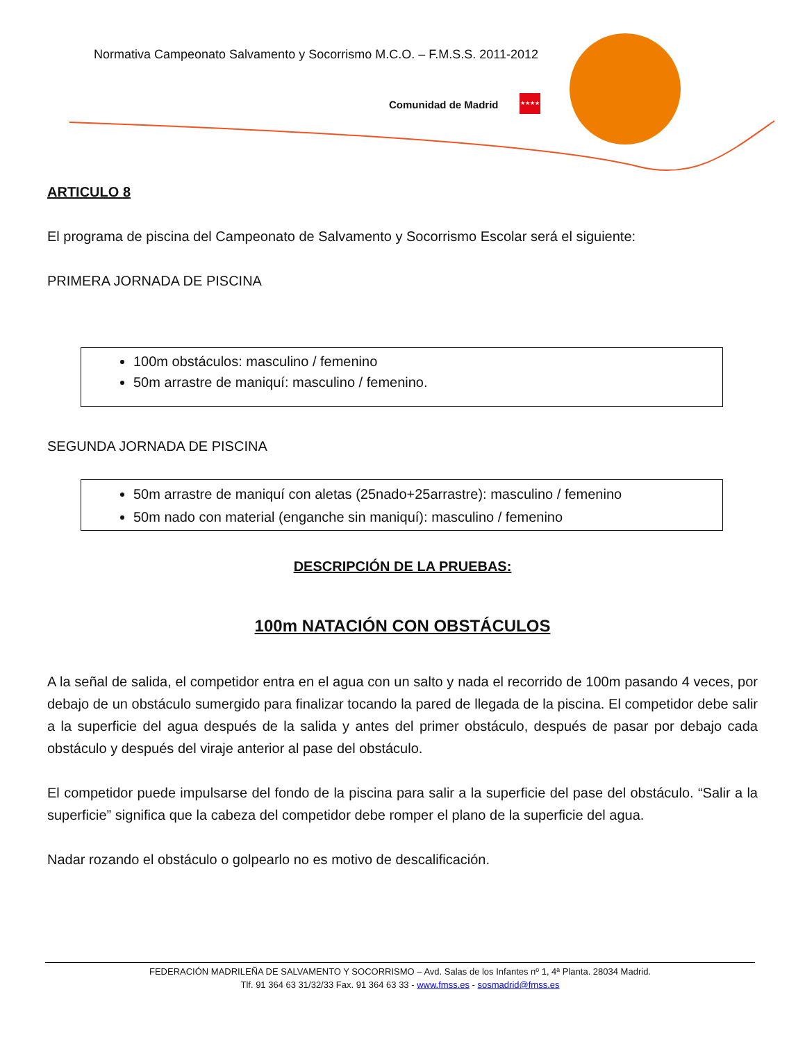Normativa Campeonato Salvamento y Socorrismo M.C.O. – F.M.S.S. 2011-2012
Comunidad de Madrid
★★★★
ARTICULO 8
El programa de piscina del Campeonato de Salvamento y Socorrismo Escolar será el siguiente:
PRIMERA JORNADA DE PISCINA
100m obstáculos: masculino / femenino
50m arrastre de maniquí: masculino / femenino.
SEGUNDA JORNADA DE PISCINA
50m arrastre de maniquí con aletas (25nado+25arrastre): masculino / femenino
50m nado con material (enganche sin maniquí): masculino / femenino
DESCRIPCIÓN DE LA PRUEBAS:
100m NATACIÓN CON OBSTÁCULOS
A la señal de salida, el competidor entra en el agua con un salto y nada el recorrido de 100m pasando 4 veces, por debajo de un obstáculo sumergido para finalizar tocando la pared de llegada de la piscina. El competidor debe salir a la superficie del agua después de la salida y antes del primer obstáculo, después de pasar por debajo cada obstáculo y después del viraje anterior al pase del obstáculo.
El competidor puede impulsarse del fondo de la piscina para salir a la superficie del pase del obstáculo. “Salir a la superficie” significa que la cabeza del competidor debe romper el plano de la superficie del agua.
Nadar rozando el obstáculo o golpearlo no es motivo de descalificación.
FEDERACIÓN MADRILEÑA DE SALVAMENTO Y SOCORRISMO – Avd. Salas de los Infantes nº 1, 4ª Planta. 28034 Madrid.
Tlf. 91 364 63 31/32/33 Fax. 91 364 63 33 - www.fmss.es - sosmadrid@fmss.es